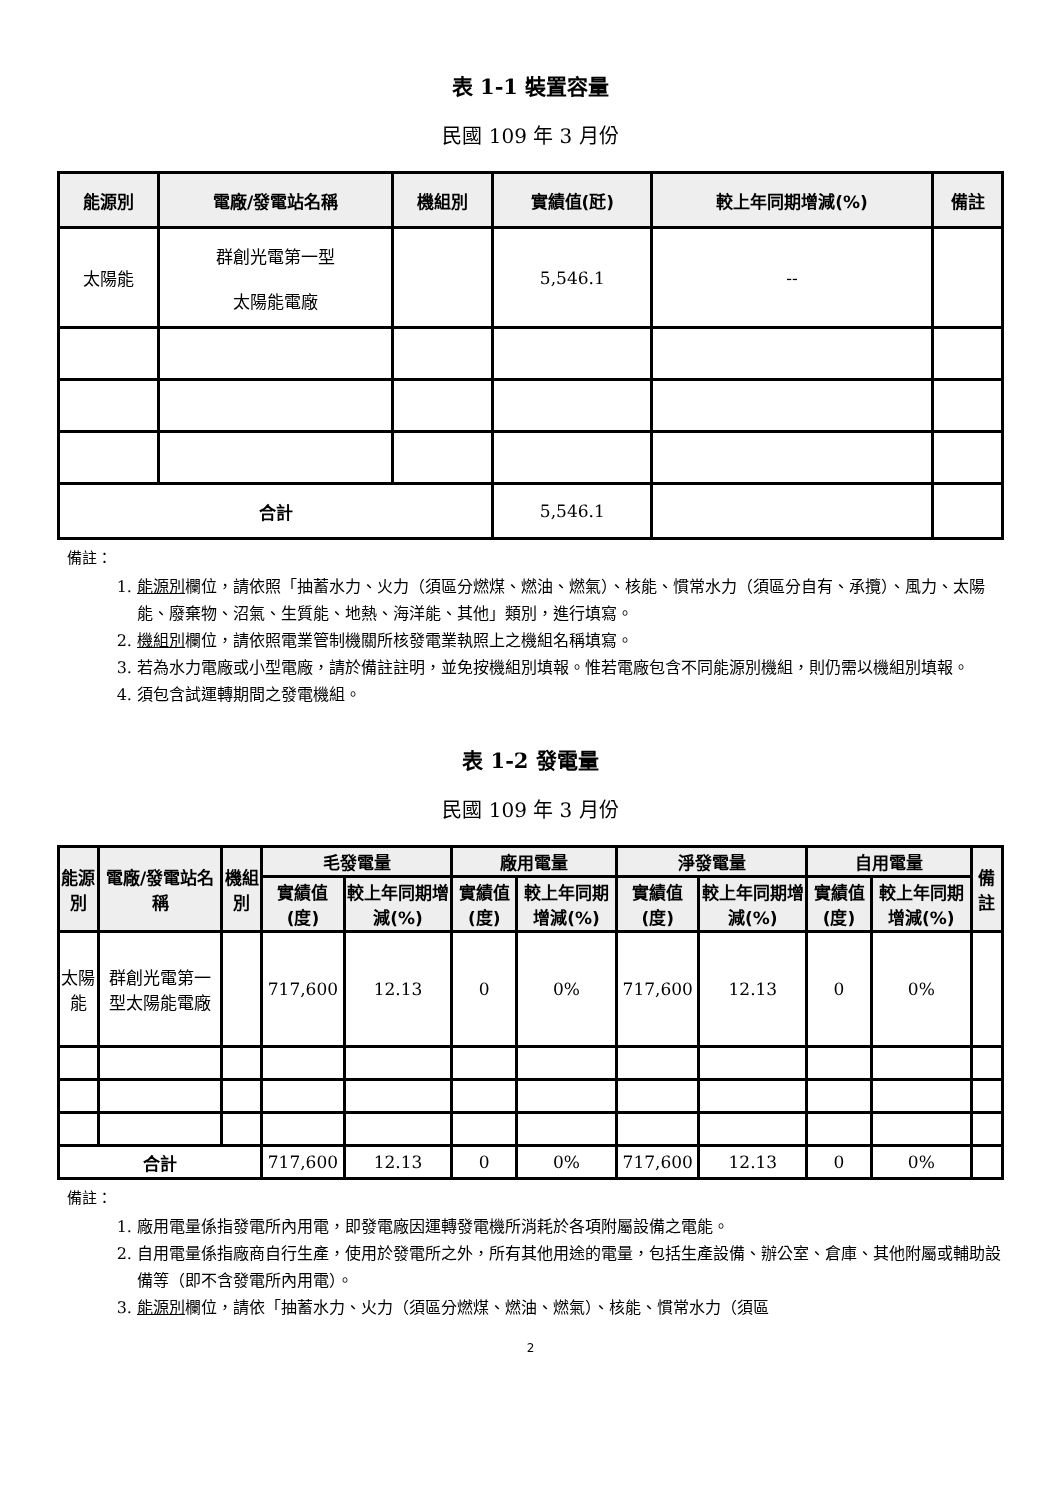表 1-1 裝置容量
民國 109 年 3 月份
| 能源別 | 電廠/發電站名稱 | 機組別 | 實績值(瓩) | 較上年同期增減(%) | 備註 |
| --- | --- | --- | --- | --- | --- |
| 太陽能 | 群創光電第一型 太陽能電廠 | | 5,546.1 | -- | |
| 合計 | | | 5,546.1 | | |
備註：
1. 能源別欄位，請依照「抽蓄水力、火力（須區分燃煤、燃油、燃氣）、核能、慣常水力（須區分自有、承攬）、風力、太陽能、廢棄物、沼氣、生質能、地熱、海洋能、其他」類別，進行填寫。
2. 機組別欄位，請依照電業管制機關所核發電業執照上之機組名稱填寫。
3. 若為水力電廠或小型電廠，請於備註註明，並免按機組別填報。惟若電廠包含不同能源別機組，則仍需以機組別填報。
4. 須包含試運轉期間之發電機組。
表 1-2 發電量
民國 109 年 3 月份
| 能源別 | 電廠/發電站名稱 | 機組別 | 毛發電量 | | 廠用電量 | | 淨發電量 | | 自用電量 | | 備註 |
| --- | --- | --- | --- | --- | --- | --- | --- | --- | --- | --- | --- |
| | | | 實績值(度) | 較上年同期增減(%) | 實績值(度) | 較上年同期增減(%) | 實績值(度) | 較上年同期增減(%) | 實績值(度) | 較上年同期增減(%) | |
| 太陽能 | 群創光電第一型太陽能電廠 | | 717,600 | 12.13 | 0 | 0% | 717,600 | 12.13 | 0 | 0% | |
| 合計 | | | 717,600 | 12.13 | 0 | 0% | 717,600 | 12.13 | 0 | 0% | |
備註：
1. 廠用電量係指發電所內用電，即發電廠因運轉發電機所消耗於各項附屬設備之電能。
2. 自用電量係指廠商自行生產，使用於發電所之外，所有其他用途的電量，包括生產設備、辦公室、倉庫、其他附屬或輔助設備等（即不含發電所內用電）。
3. 能源別欄位，請依「抽蓄水力、火力（須區分燃煤、燃油、燃氣）、核能、慣常水力（須區
2